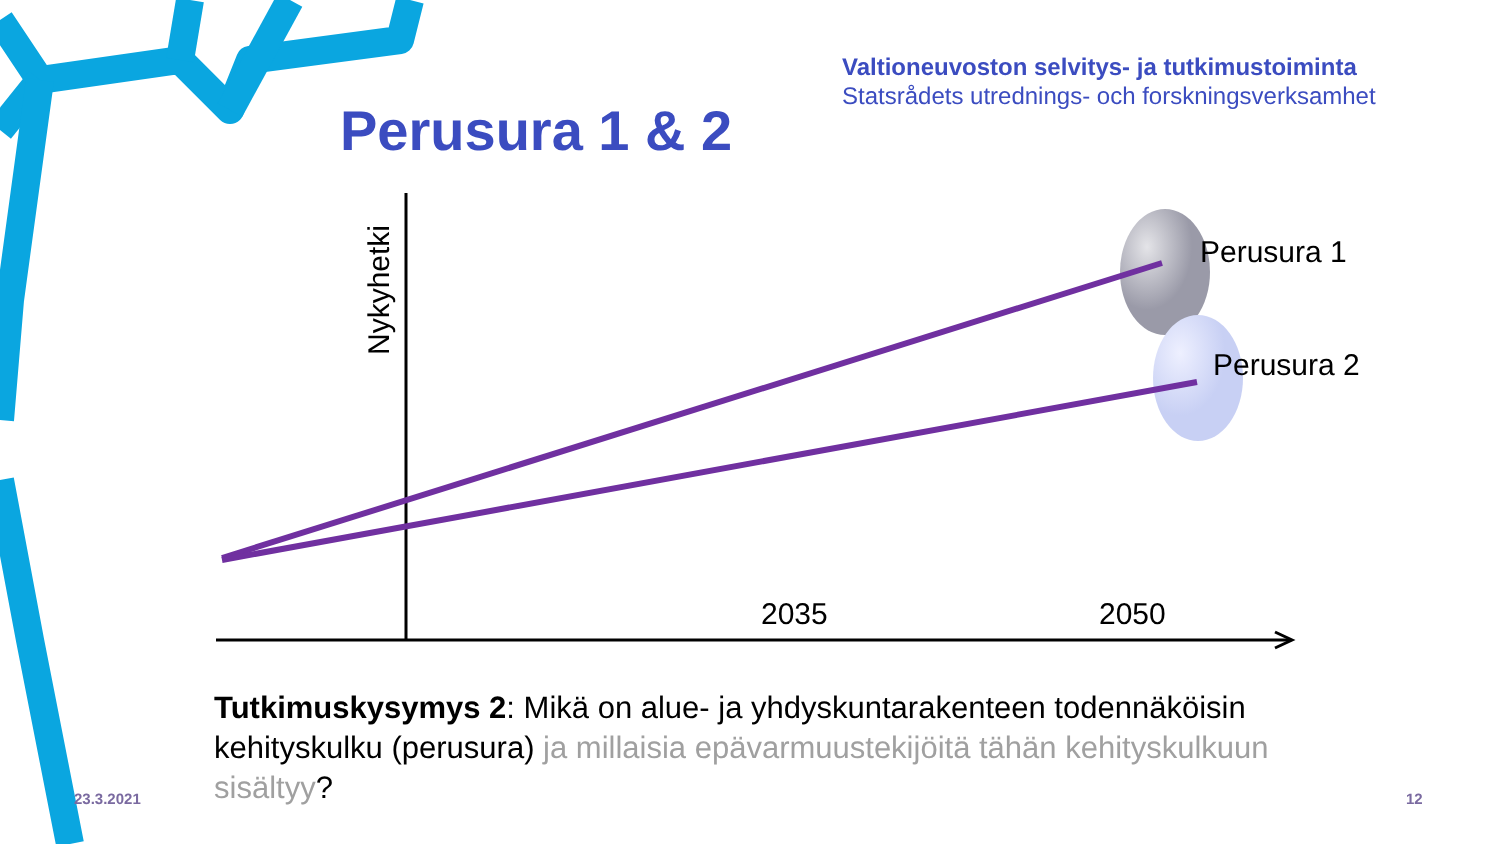Valtioneuvoston selvitys- ja tutkimustoiminta
Statsrådets utrednings- och forskningsverksamhet
Perusura 1 & 2
Nykyhetki
Perusura 1
Perusura 2
2035 2050
Tutkimuskysymys 2: Mikä on alue- ja yhdyskuntarakenteen todennäköisin kehityskulku (perusura) ja millaisia epävarmuustekijöitä tähän kehityskulkuun sisältyy?
23.3.2021 12